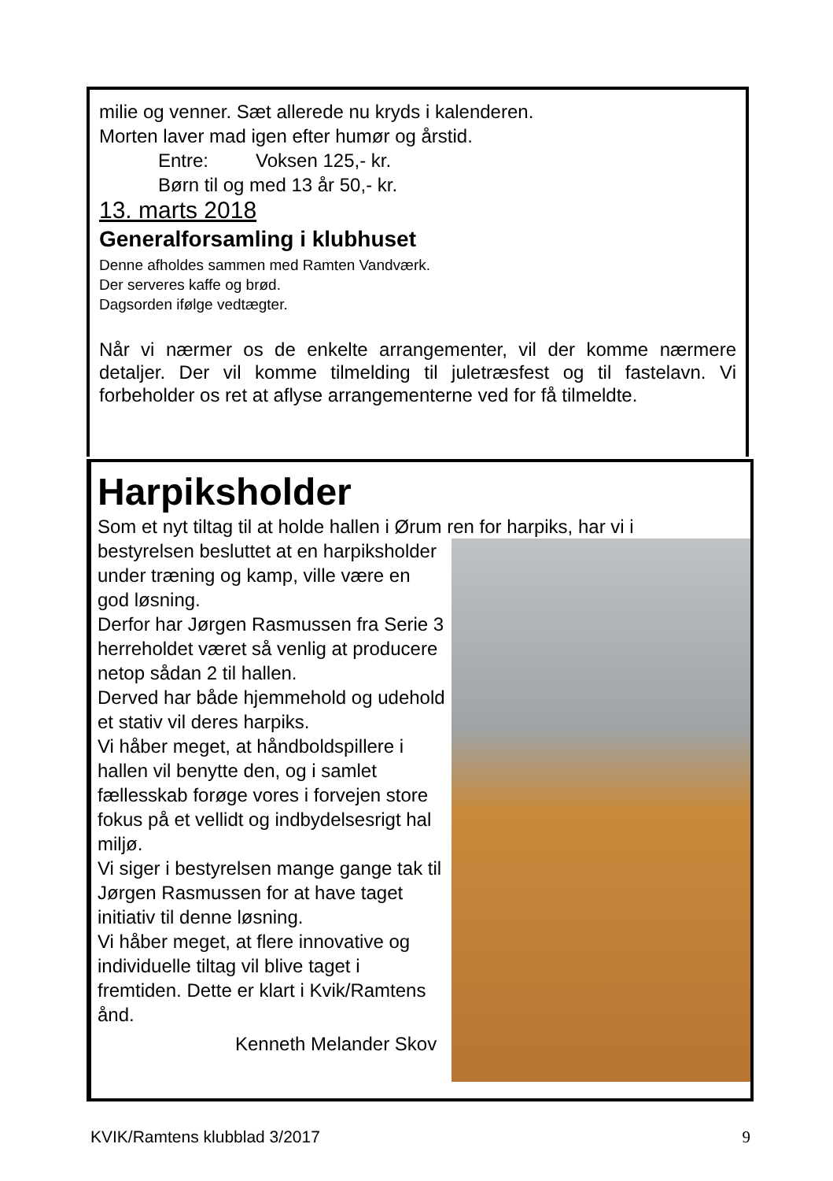milie og venner. Sæt allerede nu kryds i kalenderen.
Morten laver mad igen efter humør og årstid.
Entre: Voksen 125,- kr.
Børn til og med 13 år 50,- kr.
13. marts 2018
Generalforsamling i klubhuset
Denne afholdes sammen med Ramten Vandværk.
Der serveres kaffe og brød.
Dagsorden ifølge vedtægter.
Når vi nærmer os de enkelte arrangementer, vil der komme nærmere detaljer. Der vil komme tilmelding til juletræsfest og til fastelavn. Vi forbeholder os ret at aflyse arrangementerne ved for få tilmeldte.
Harpiksholder
Som et nyt tiltag til at holde hallen i Ørum ren for harpiks, har vi i
bestyrelsen besluttet at en harpiksholder under træning og kamp, ville være en god løsning.
Derfor har Jørgen Rasmussen fra Serie 3 herreholdet været så venlig at producere netop sådan 2 til hallen.
Derved har både hjemmehold og udehold et stativ vil deres harpiks.
Vi håber meget, at håndboldspillere i hallen vil benytte den, og i samlet fællesskab forøge vores i forvejen store fokus på et vellidt og indbydelsesrigt hal miljø.
Vi siger i bestyrelsen mange gange tak til Jørgen Rasmussen for at have taget initiativ til denne løsning.
Vi håber meget, at flere innovative og individuelle tiltag vil blive taget i fremtiden. Dette er klart i Kvik/Ramtens ånd.
Kenneth Melander Skov
KVIK/Ramtens klubblad 3/2017 9